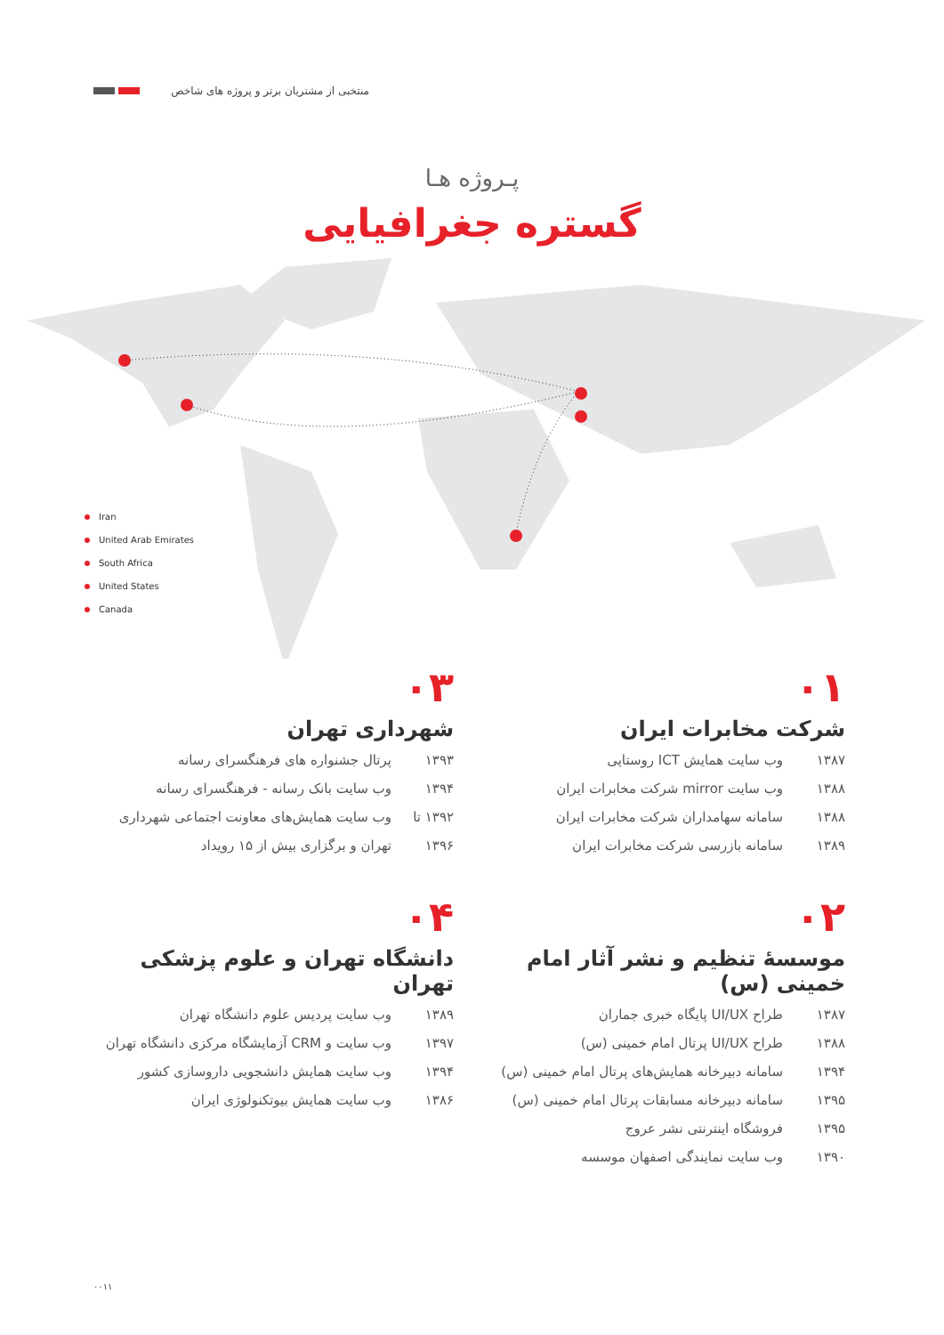منتخبی از مشتریان برتر و پروژه های شاخص
پـروژه هـا
گستره جغرافیایی
Iran
United Arab Emirates
South Africa
United States
Canada
۰۱
شرکت مخابرات ایران
۱۳۸۷ وب سایت همایش ICT روستایی
۱۳۸۸ وب سایت mirror شرکت مخابرات ایران
۱۳۸۸ سامانه سهامداران شرکت مخابرات ایران
۱۳۸۹ سامانه بازرسی شرکت مخابرات ایران
۰۳
شهرداری تهران
۱۳۹۳ پرتال جشنواره های فرهنگسرای رسانه
۱۳۹۴ وب سایت بانک رسانه - فرهنگسرای رسانه
۱۳۹۲ تا وب سایت همایش‌های معاونت اجتماعی شهرداری
۱۳۹۶ تهران و برگزاری بیش از ۱۵ رویداد
۰۲
موسسهٔ تنظیم و نشر آثار امام خمینی (س)
۱۳۸۷ طراح UI/UX پایگاه خبری جماران
۱۳۸۸ طراح UI/UX پرتال امام خمینی (س)
۱۳۹۴ سامانه دبیرخانه همایش‌های پرتال امام خمینی (س)
۱۳۹۵ سامانه دبیرخانه مسابقات پرتال امام خمینی (س)
۱۳۹۵ فروشگاه اینترنتی نشر عروج
۱۳۹۰ وب سایت نمایندگی اصفهان موسسه
۰۴
دانشگاه تهران و علوم پزشکی تهران
۱۳۸۹ وب سایت پردیس علوم دانشگاه تهران
۱۳۹۷ وب سایت و CRM آزمایشگاه مرکزی دانشگاه تهران
۱۳۹۴ وب سایت همایش دانشجویی داروسازی کشور
۱۳۸۶ وب سایت همایش بیوتکنولوژی ایران
۰۰۱۱